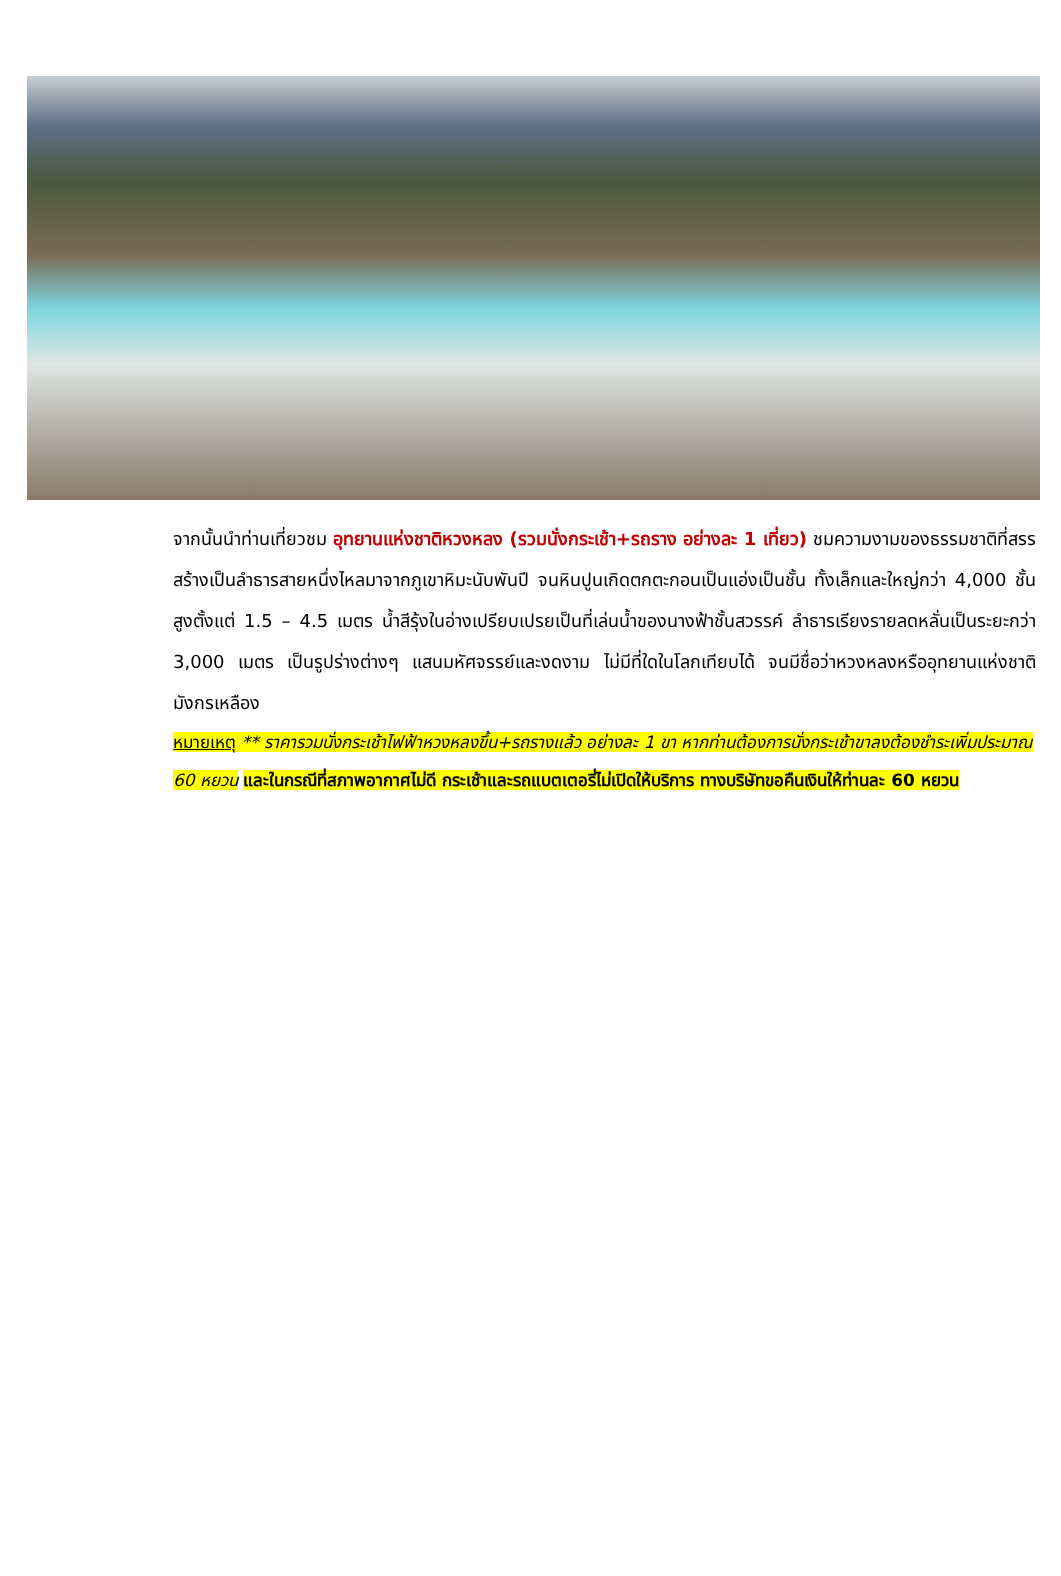จากนั้นนำท่านเที่ยวชม อุทยานแห่งชาติหวงหลง (รวมนั่งกระเช้า+รถราง อย่างละ 1 เที่ยว) ชมความงามของธรรมชาติที่สรรสร้างเป็นลำธารสายหนึ่งไหลมาจากภูเขาหิมะนับพันปี จนหินปูนเกิดตกตะกอนเป็นแอ่งเป็นชั้น ทั้งเล็กและใหญ่กว่า 4,000 ชั้น สูงตั้งแต่ 1.5 – 4.5 เมตร น้ำสีรุ้งในอ่างเปรียบเปรยเป็นที่เล่นน้ำของนางฟ้าชั้นสวรรค์ ลำธารเรียงรายลดหลั่นเป็นระยะกว่า 3,000 เมตร เป็นรูปร่างต่างๆ แสนมหัศจรรย์และงดงาม ไม่มีที่ใดในโลกเทียบได้ จนมีชื่อว่าหวงหลงหรืออุทยานแห่งชาติมังกรเหลือง
หมายเหตุ ** ราคารวมนั่งกระเช้าไฟฟ้าหวงหลงขึ้น+รถรางแล้ว อย่างละ 1 ขา หากท่านต้องการนั่งกระเช้าขาลงต้องชำระเพิ่มประมาณ 60 หยวน และในกรณีที่สภาพอากาศไม่ดี กระเช้าและรถแบตเตอรี่ไม่เปิดให้บริการ ทางบริษัทขอคืนเงินให้ท่านละ 60 หยวน